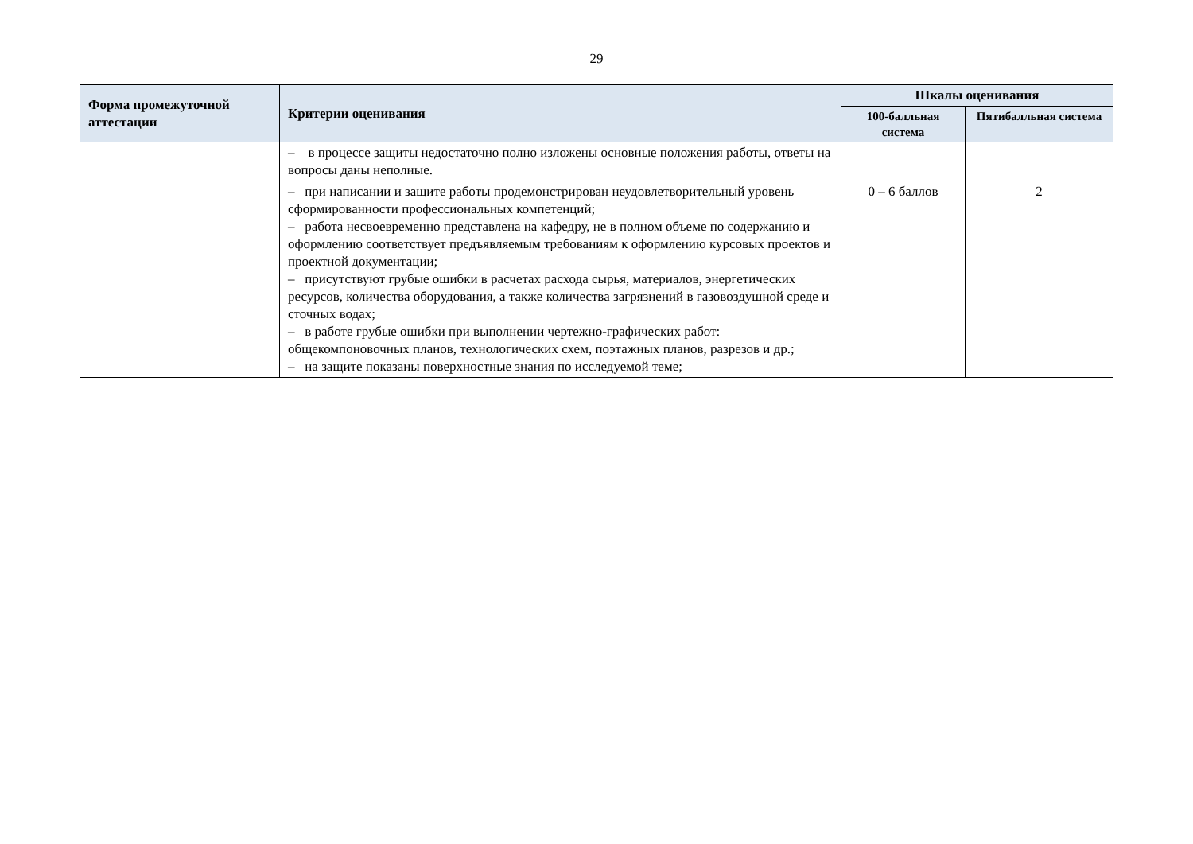29
| Форма промежуточной аттестации | Критерии оценивания | Шкалы оценивания | |
| --- | --- | --- | --- |
| | | 100-балльная система | Пятибалльная система |
| | – в процессе защиты недостаточно полно изложены основные положения работы, ответы на вопросы даны неполные. | | |
| | – при написании и защите работы продемонстрирован неудовлетворительный уровень сформированности профессиональных компетенций; – работа несвоевременно представлена на кафедру, не в полном объеме по содержанию и оформлению соответствует предъявляемым требованиям к оформлению курсовых проектов и проектной документации; – присутствуют грубые ошибки в расчетах расхода сырья, материалов, энергетических ресурсов, количества оборудования, а также количества загрязнений в газовоздушной среде и сточных водах; – в работе грубые ошибки при выполнении чертежно-графических работ: общекомпоновочных планов, технологических схем, поэтажных планов, разрезов и др.; – на защите показаны поверхностные знания по исследуемой теме; | 0 – 6 баллов | 2 |